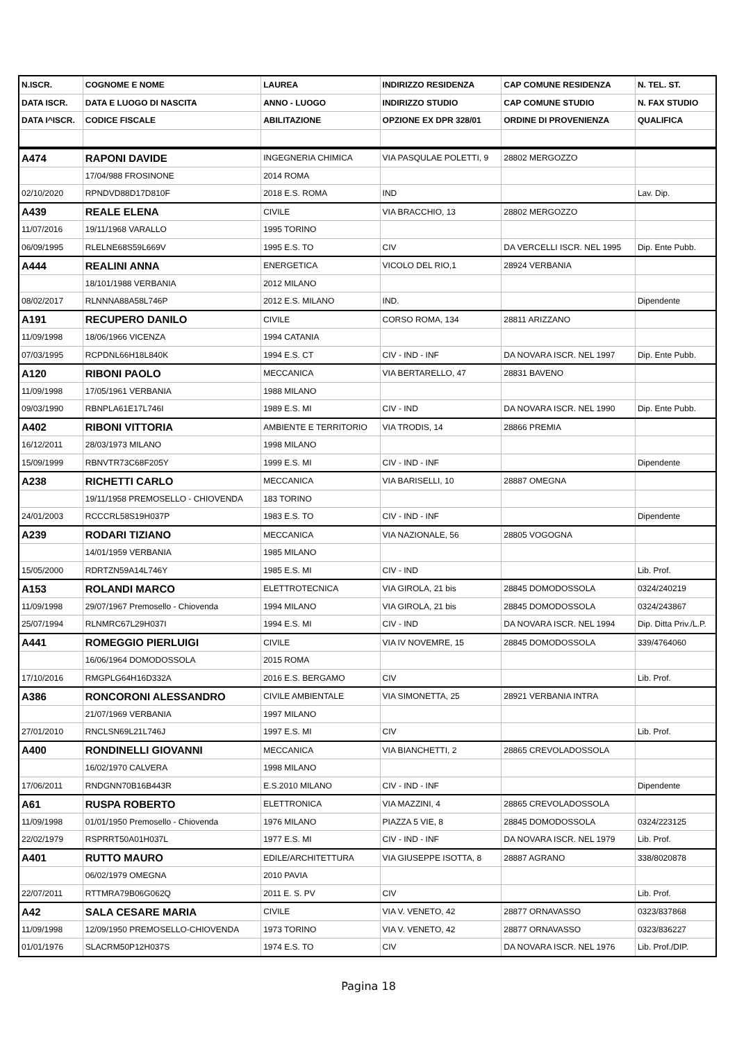| N.ISCR. | COGNOME E NOME | LAUREA | INDIRIZZO RESIDENZA | CAP COMUNE RESIDENZA | N. TEL. ST. |
| --- | --- | --- | --- | --- | --- |
| DATA ISCR. | DATA E LUOGO DI NASCITA | ANNO - LUOGO | INDIRIZZO STUDIO | CAP COMUNE STUDIO | N. FAX STUDIO |
| DATA I^ISCR. | CODICE FISCALE | ABILITAZIONE | OPZIONE EX DPR 328/01 | ORDINE DI PROVENIENZA | QUALIFICA |
| A474 | RAPONI DAVIDE | INGEGNERIA CHIMICA | VIA PASQULAE POLETTI, 9 | 28802 MERGOZZO | |
| | 17/04/988 FROSINONE | 2014 ROMA | | | |
| 02/10/2020 | RPNDVD88D17D810F | 2018 E.S. ROMA | IND | | Lav. Dip. |
| A439 | REALE ELENA | CIVILE | VIA BRACCHIO, 13 | 28802 MERGOZZO | |
| 11/07/2016 | 19/11/1968 VARALLO | 1995 TORINO | | | |
| 06/09/1995 | RLELNE68S59L669V | 1995 E.S. TO | CIV | DA VERCELLI ISCR. NEL 1995 | Dip. Ente Pubb. |
| A444 | REALINI ANNA | ENERGETICA | VICOLO DEL RIO,1 | 28924 VERBANIA | |
| | 18/101/1988 VERBANIA | 2012 MILANO | | | |
| 08/02/2017 | RLNNNA88A58L746P | 2012 E.S. MILANO | IND. | | Dipendente |
| A191 | RECUPERO DANILO | CIVILE | CORSO ROMA, 134 | 28811 ARIZZANO | |
| 11/09/1998 | 18/06/1966 VICENZA | 1994 CATANIA | | | |
| 07/03/1995 | RCPDNL66H18L840K | 1994 E.S. CT | CIV - IND - INF | DA NOVARA ISCR. NEL 1997 | Dip. Ente Pubb. |
| A120 | RIBONI PAOLO | MECCANICA | VIA BERTARELLO, 47 | 28831 BAVENO | |
| 11/09/1998 | 17/05/1961 VERBANIA | 1988 MILANO | | | |
| 09/03/1990 | RBNPLA61E17L746I | 1989 E.S. MI | CIV - IND | DA NOVARA ISCR. NEL 1990 | Dip. Ente Pubb. |
| A402 | RIBONI VITTORIA | AMBIENTE E TERRITORIO | VIA TRODIS, 14 | 28866 PREMIA | |
| 16/12/2011 | 28/03/1973 MILANO | 1998 MILANO | | | |
| 15/09/1999 | RBNVTR73C68F205Y | 1999 E.S. MI | CIV - IND - INF | | Dipendente |
| A238 | RICHETTI CARLO | MECCANICA | VIA BARISELLI, 10 | 28887 OMEGNA | |
| | 19/11/1958 PREMOSELLO - CHIOVENDA | 183 TORINO | | | |
| 24/01/2003 | RCCCRL58S19H037P | 1983 E.S. TO | CIV - IND - INF | | Dipendente |
| A239 | RODARI TIZIANO | MECCANICA | VIA NAZIONALE, 56 | 28805 VOGOGNA | |
| | 14/01/1959 VERBANIA | 1985 MILANO | | | |
| 15/05/2000 | RDRTZN59A14L746Y | 1985 E.S. MI | CIV - IND | | Lib. Prof. |
| A153 | ROLANDI MARCO | ELETTROTECNICA | VIA GIROLA, 21 bis | 28845 DOMODOSSOLA | 0324/240219 |
| 11/09/1998 | 29/07/1967 Premosello - Chiovenda | 1994 MILANO | VIA GIROLA, 21 bis | 28845 DOMODOSSOLA | 0324/243867 |
| 25/07/1994 | RLNMRC67L29H037I | 1994 E.S. MI | CIV - IND | DA NOVARA ISCR. NEL 1994 | Dip. Ditta Priv./L.P. |
| A441 | ROMEGGIO PIERLUIGI | CIVILE | VIA IV NOVEMRE, 15 | 28845 DOMODOSSOLA | 339/4764060 |
| | 16/06/1964 DOMODOSSOLA | 2015 ROMA | | | |
| 17/10/2016 | RMGPLG64H16D332A | 2016 E.S. BERGAMO | CIV | | Lib. Prof. |
| A386 | RONCORONI ALESSANDRO | CIVILE AMBIENTALE | VIA SIMONETTA, 25 | 28921 VERBANIA INTRA | |
| | 21/07/1969 VERBANIA | 1997 MILANO | | | |
| 27/01/2010 | RNCLSN69L21L746J | 1997 E.S. MI | CIV | | Lib. Prof. |
| A400 | RONDINELLI GIOVANNI | MECCANICA | VIA BIANCHETTI, 2 | 28865 CREVOLADOSSOLA | |
| | 16/02/1970 CALVERA | 1998 MILANO | | | |
| 17/06/2011 | RNDGNN70B16B443R | E.S.2010 MILANO | CIV - IND - INF | | Dipendente |
| A61 | RUSPA ROBERTO | ELETTRONICA | VIA MAZZINI, 4 | 28865 CREVOLADOSSOLA | |
| 11/09/1998 | 01/01/1950 Premosello - Chiovenda | 1976 MILANO | PIAZZA 5 VIE, 8 | 28845 DOMODOSSOLA | 0324/223125 |
| 22/02/1979 | RSPRRT50A01H037L | 1977 E.S. MI | CIV - IND - INF | DA NOVARA ISCR. NEL 1979 | Lib. Prof. |
| A401 | RUTTO MAURO | EDILE/ARCHITETTURA | VIA GIUSEPPE ISOTTA, 8 | 28887 AGRANO | 338/8020878 |
| | 06/02/1979 OMEGNA | 2010 PAVIA | | | |
| 22/07/2011 | RTTMRA79B06G062Q | 2011 E. S. PV | CIV | | Lib. Prof. |
| A42 | SALA CESARE MARIA | CIVILE | VIA V. VENETO, 42 | 28877 ORNAVASSO | 0323/837868 |
| 11/09/1998 | 12/09/1950 PREMOSELLO-CHIOVENDA | 1973 TORINO | VIA V. VENETO, 42 | 28877 ORNAVASSO | 0323/836227 |
| 01/01/1976 | SLACRM50P12H037S | 1974 E.S. TO | CIV | DA NOVARA ISCR. NEL 1976 | Lib. Prof./DIP. |
Pagina 18